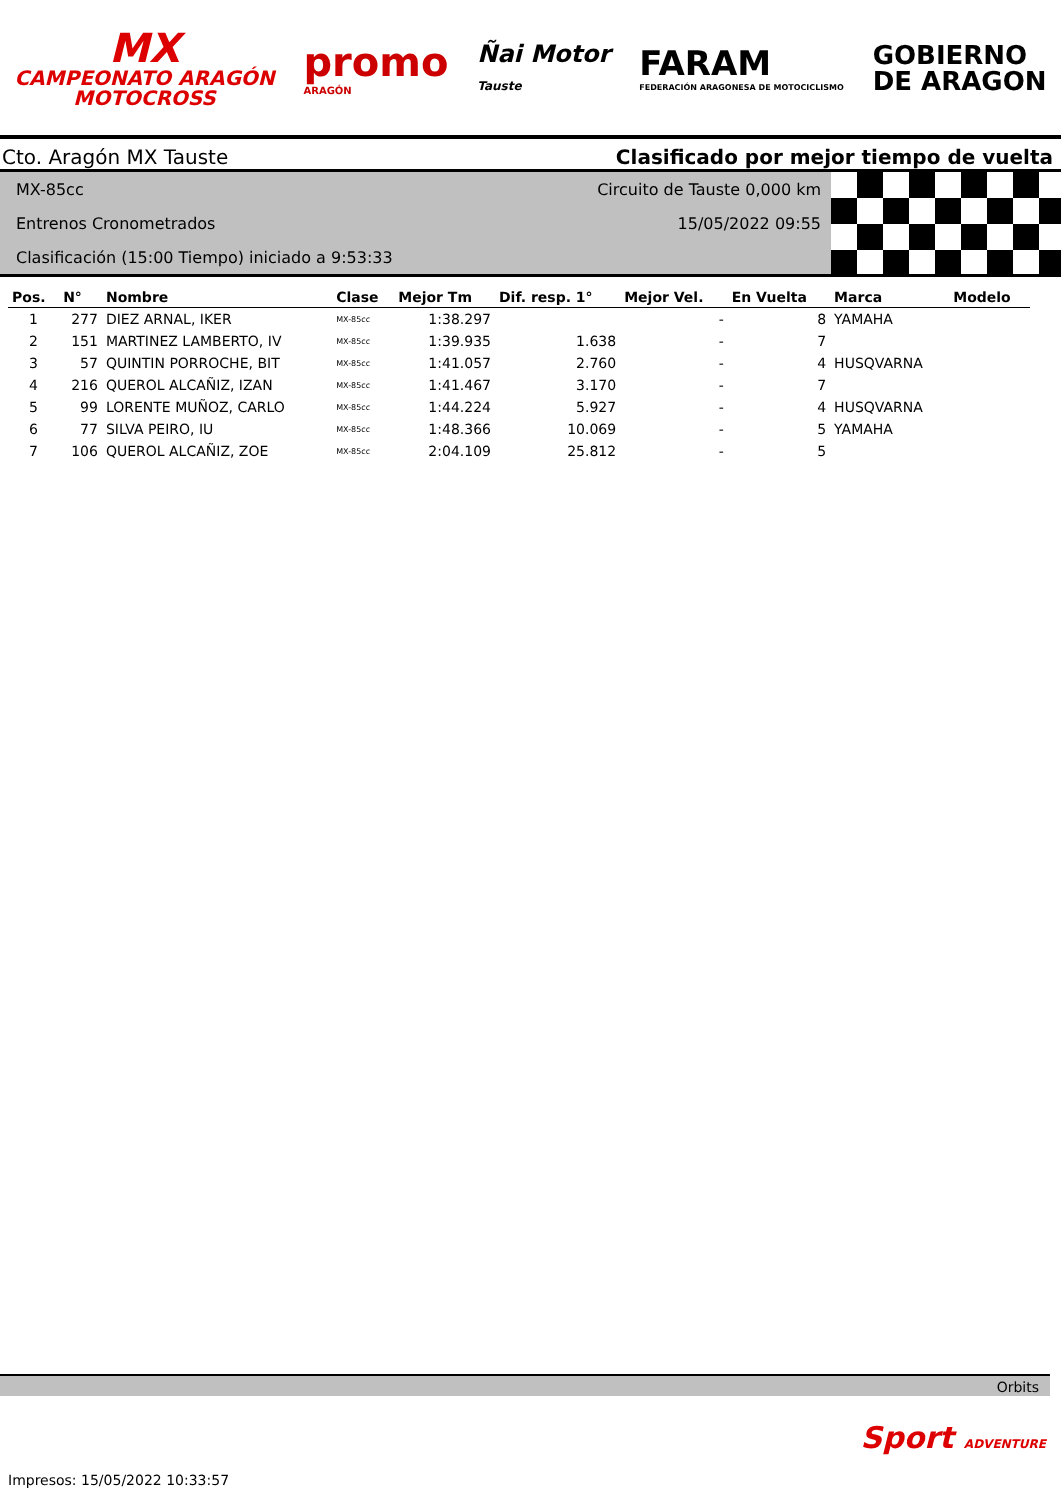MX
CAMPEONATO ARAGÓN
MOTOCROSS
promo
ARAGÓN
Ñai Motor
Tauste
FARAM
FEDERACIÓN ARAGONESA DE MOTOCICLISMO
GOBIERNO
DE ARAGON
Cto. Aragón MX Tauste Clasificado por mejor tiempo de vuelta
Circuito de Tauste 0,000 km
15/05/2022 09:55
MX-85cc
Entrenos Cronometrados
Clasificación (15:00 Tiempo) iniciado a 9:53:33
| Pos. | N° | Nombre | Clase | Mejor Tm | Dif. resp. 1° | Mejor Vel. | En Vuelta | Marca | Modelo |
| --- | --- | --- | --- | --- | --- | --- | --- | --- | --- |
| 1 | 277 | DIEZ ARNAL, IKER | MX-85cc | 1:38.297 | | - | 8 | YAMAHA | |
| 2 | 151 | MARTINEZ LAMBERTO, IV | MX-85cc | 1:39.935 | 1.638 | - | 7 | | |
| 3 | 57 | QUINTIN PORROCHE, BIT | MX-85cc | 1:41.057 | 2.760 | - | 4 | HUSQVARNA | |
| 4 | 216 | QUEROL ALCAÑIZ, IZAN | MX-85cc | 1:41.467 | 3.170 | - | 7 | | |
| 5 | 99 | LORENTE MUÑOZ, CARLO | MX-85cc | 1:44.224 | 5.927 | - | 4 | HUSQVARNA | |
| 6 | 77 | SILVA PEIRO, IU | MX-85cc | 1:48.366 | 10.069 | - | 5 | YAMAHA | |
| 7 | 106 | QUEROL ALCAÑIZ, ZOE | MX-85cc | 2:04.109 | 25.812 | - | 5 | | |
Orbits
Sport ADVENTURE
Impresos: 15/05/2022 10:33:57